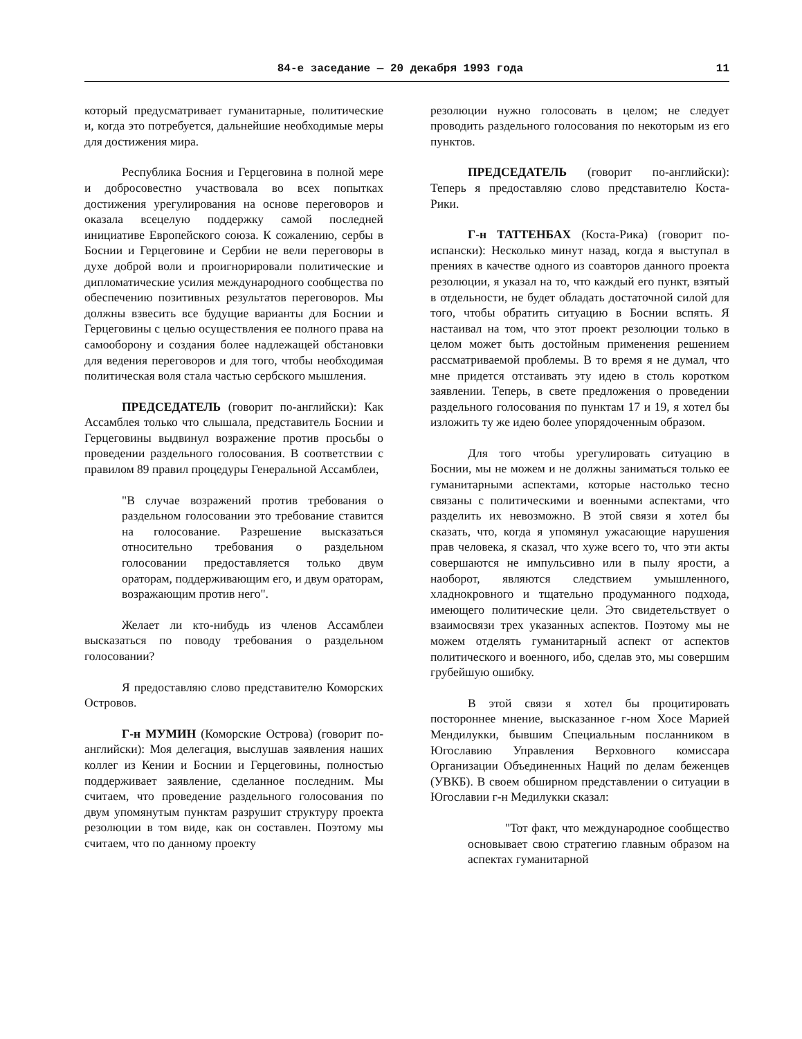84-е заседание — 20 декабря 1993 года 11
который предусматривает гуманитарные, политические и, когда это потребуется, дальнейшие необходимые меры для достижения мира.
Республика Босния и Герцеговина в полной мере и добросовестно участвовала во всех попытках достижения урегулирования на основе переговоров и оказала всецелую поддержку самой последней инициативе Европейского союза. К сожалению, сербы в Боснии и Герцеговине и Сербии не вели переговоры в духе доброй воли и проигнорировали политические и дипломатические усилия международного сообщества по обеспечению позитивных результатов переговоров. Мы должны взвесить все будущие варианты для Боснии и Герцеговины с целью осуществления ее полного права на самооборону и создания более надлежащей обстановки для ведения переговоров и для того, чтобы необходимая политическая воля стала частью сербского мышления.
ПРЕДСЕДАТЕЛЬ (говорит по-английски): Как Ассамблея только что слышала, представитель Боснии и Герцеговины выдвинул возражение против просьбы о проведении раздельного голосования. В соответствии с правилом 89 правил процедуры Генеральной Ассамблеи,
"В случае возражений против требования о раздельном голосовании это требование ставится на голосование. Разрешение высказаться относительно требования о раздельном голосовании предоставляется только двум ораторам, поддерживающим его, и двум ораторам, возражающим против него".
Желает ли кто-нибудь из членов Ассамблеи высказаться по поводу требования о раздельном голосовании?
Я предоставляю слово представителю Коморских Островов.
Г-н МУМИН (Коморские Острова) (говорит по-английски): Моя делегация, выслушав заявления наших коллег из Кении и Боснии и Герцеговины, полностью поддерживает заявление, сделанное последним. Мы считаем, что проведение раздельного голосования по двум упомянутым пунктам разрушит структуру проекта резолюции в том виде, как он составлен. Поэтому мы считаем, что по данному проекту
резолюции нужно голосовать в целом; не следует проводить раздельного голосования по некоторым из его пунктов.
ПРЕДСЕДАТЕЛЬ (говорит по-английски): Теперь я предоставляю слово представителю Коста-Рики.
Г-н ТАТТЕНБАХ (Коста-Рика) (говорит по-испански): Несколько минут назад, когда я выступал в прениях в качестве одного из соавторов данного проекта резолюции, я указал на то, что каждый его пункт, взятый в отдельности, не будет обладать достаточной силой для того, чтобы обратить ситуацию в Боснии вспять. Я настаивал на том, что этот проект резолюции только в целом может быть достойным применения решением рассматриваемой проблемы. В то время я не думал, что мне придется отстаивать эту идею в столь коротком заявлении. Теперь, в свете предложения о проведении раздельного голосования по пунктам 17 и 19, я хотел бы изложить ту же идею более упорядоченным образом.
Для того чтобы урегулировать ситуацию в Боснии, мы не можем и не должны заниматься только ее гуманитарными аспектами, которые настолько тесно связаны с политическими и военными аспектами, что разделить их невозможно. В этой связи я хотел бы сказать, что, когда я упомянул ужасающие нарушения прав человека, я сказал, что хуже всего то, что эти акты совершаются не импульсивно или в пылу ярости, а наоборот, являются следствием умышленного, хладнокровного и тщательно продуманного подхода, имеющего политические цели. Это свидетельствует о взаимосвязи трех указанных аспектов. Поэтому мы не можем отделять гуманитарный аспект от аспектов политического и военного, ибо, сделав это, мы совершим грубейшую ошибку.
В этой связи я хотел бы процитировать постороннее мнение, высказанное г-ном Хосе Марией Мендилукки, бывшим Специальным посланником в Югославию Управления Верховного комиссара Организации Объединенных Наций по делам беженцев (УВКБ). В своем обширном представлении о ситуации в Югославии г-н Медилукки сказал:
"Тот факт, что международное сообщество основывает свою стратегию главным образом на аспектах гуманитарной